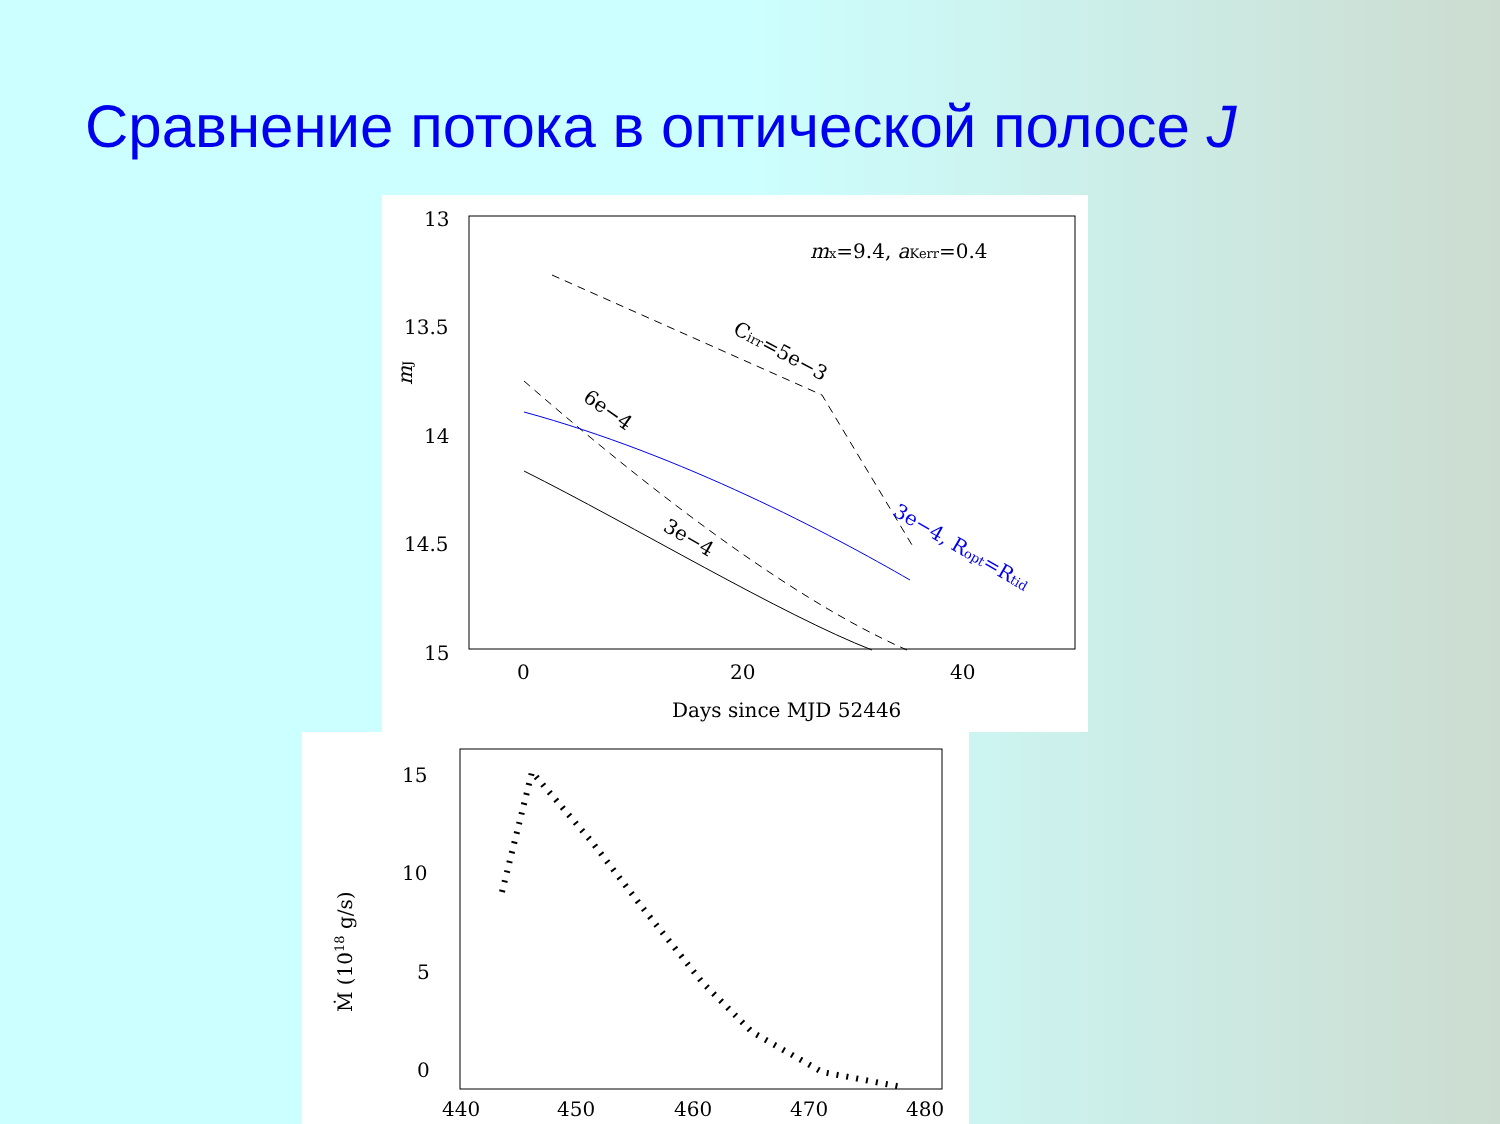Сравнение потока в оптической полосе J
13
13.5
14
14.5
15
0
20
40
Days since MJD 52446
mJ
mx=9.4, aKerr=0.4
Cirr=5e−3
6e−4
3e−4
3e−4, Ropt=Rtid
15
10
5
0
440
450
460
470
480
Ṁ (1018 g/s)